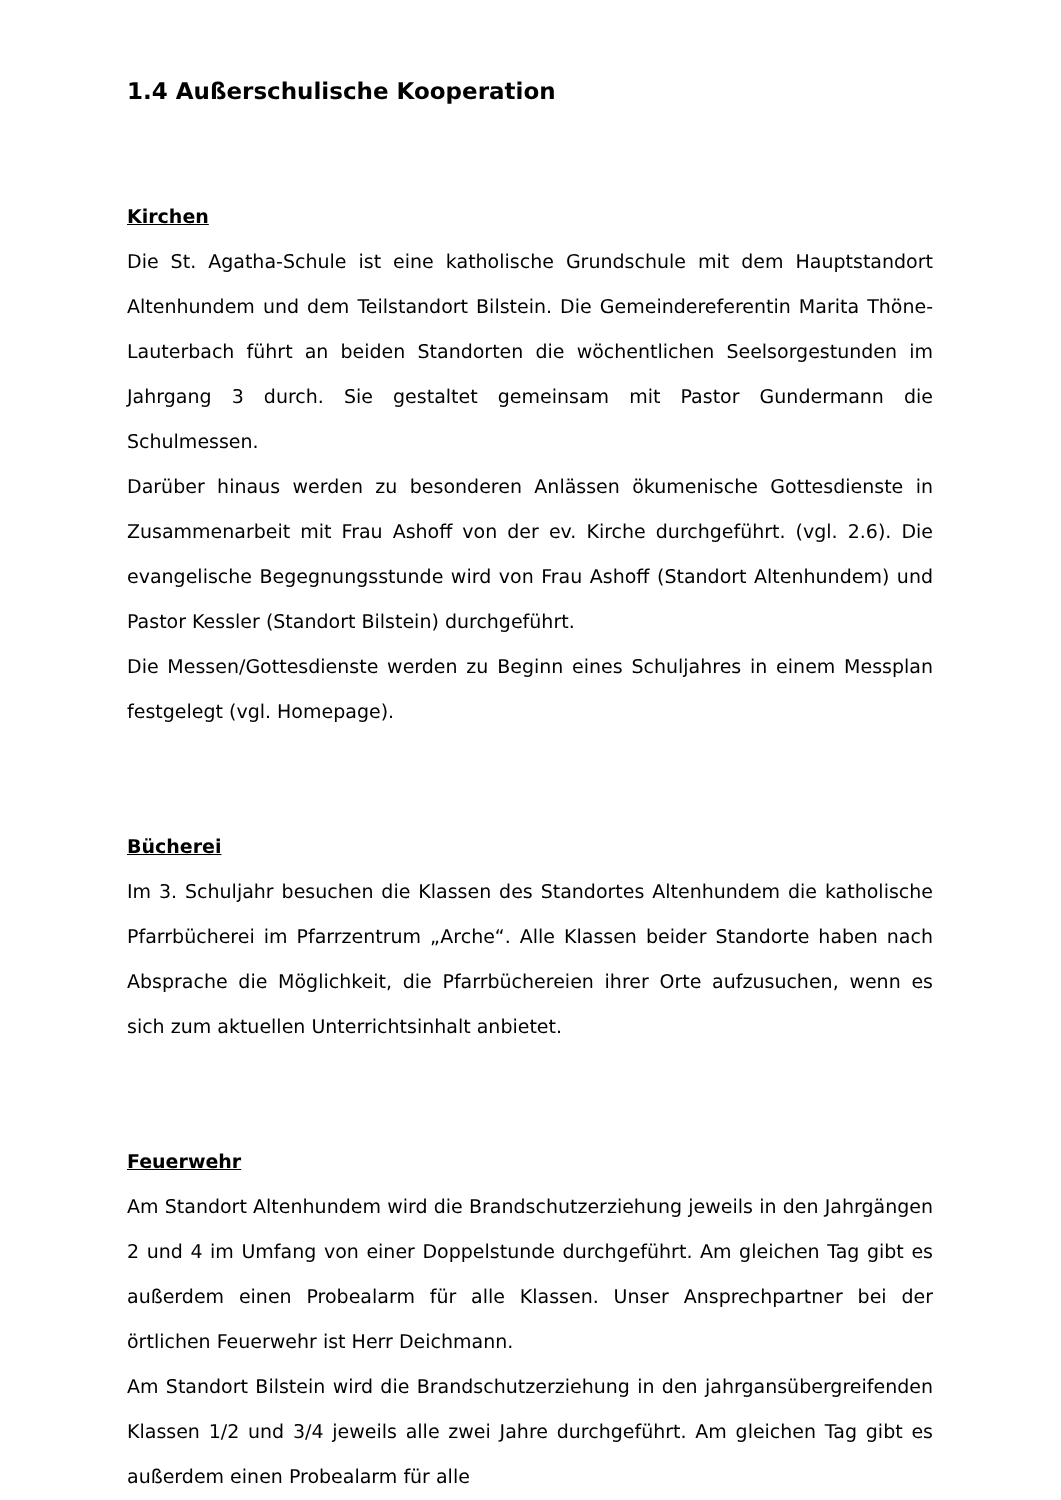1.4 Außerschulische Kooperation
Kirchen
Die St. Agatha-Schule ist eine katholische Grundschule mit dem Hauptstandort Altenhundem und dem Teilstandort Bilstein. Die Gemeindereferentin Marita Thöne-Lauterbach führt an beiden Standorten die wöchentlichen Seelsorgestunden im Jahrgang 3 durch. Sie gestaltet gemeinsam mit Pastor Gundermann die Schulmessen.
Darüber hinaus werden zu besonderen Anlässen ökumenische Gottesdienste in Zusammenarbeit mit Frau Ashoff von der ev. Kirche durchgeführt. (vgl. 2.6). Die evangelische Begegnungsstunde wird von Frau Ashoff (Standort Altenhundem) und Pastor Kessler (Standort Bilstein) durchgeführt.
Die Messen/Gottesdienste werden zu Beginn eines Schuljahres in einem Messplan festgelegt (vgl. Homepage).
Bücherei
Im 3. Schuljahr besuchen die Klassen des Standortes Altenhundem die katholische Pfarrbücherei im Pfarrzentrum „Arche“. Alle Klassen beider Standorte haben nach Absprache die Möglichkeit, die Pfarrbüchereien ihrer Orte aufzusuchen, wenn es sich zum aktuellen Unterrichtsinhalt anbietet.
Feuerwehr
Am Standort Altenhundem wird die Brandschutzerziehung jeweils in den Jahrgängen 2 und 4 im Umfang von einer Doppelstunde durchgeführt. Am gleichen Tag gibt es außerdem einen Probealarm für alle Klassen. Unser Ansprechpartner bei der örtlichen Feuerwehr ist Herr Deichmann.
Am Standort Bilstein wird die Brandschutzerziehung in den jahrgansübergreifenden Klassen 1/2 und 3/4 jeweils alle zwei Jahre durchgeführt. Am gleichen Tag gibt es außerdem einen Probealarm für alle